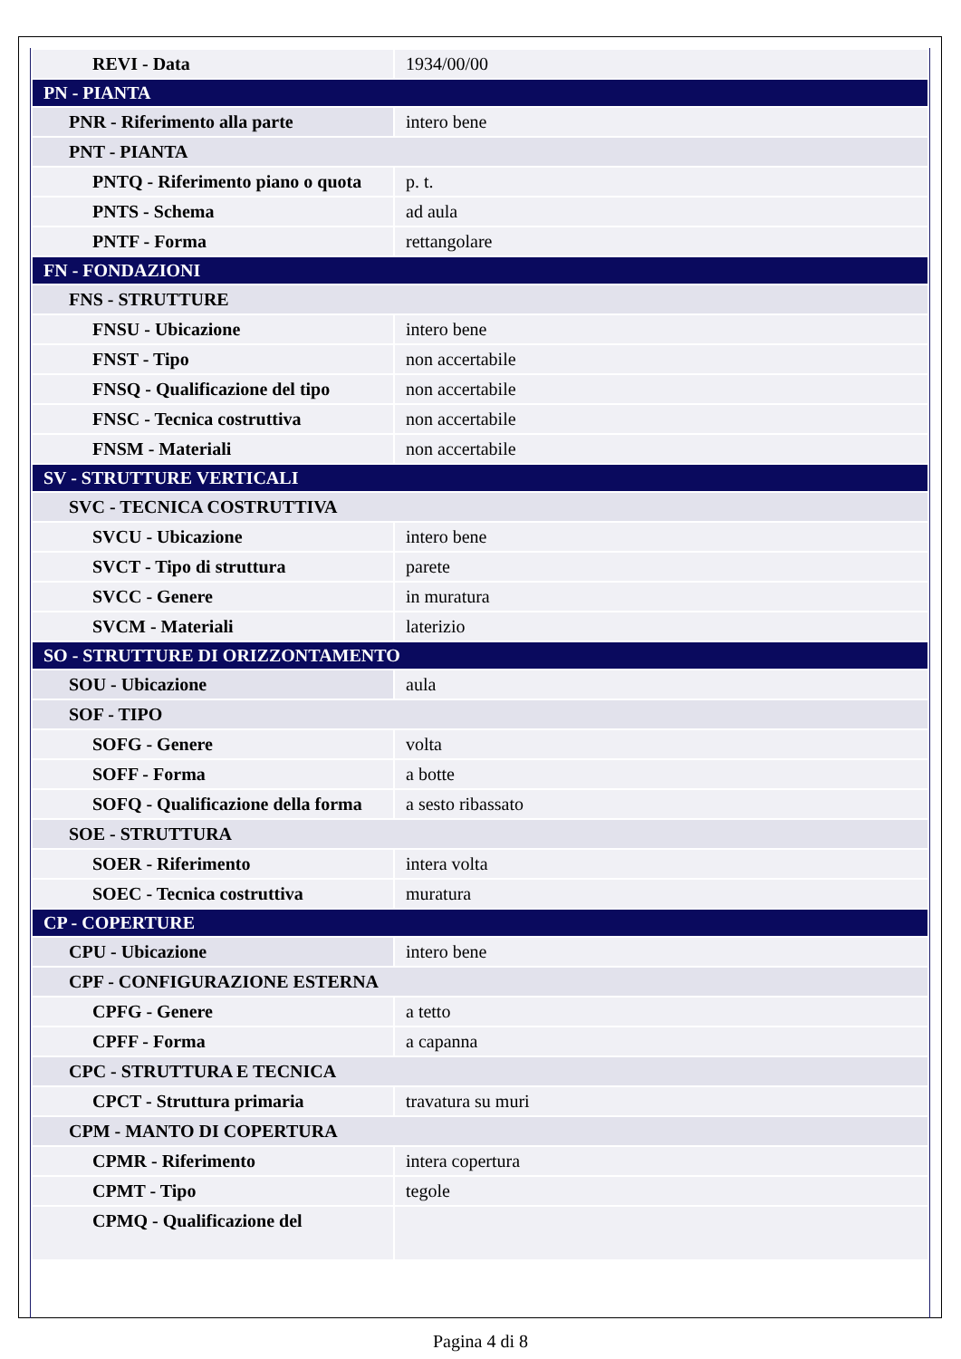| REVI - Data | 1934/00/00 |
| PN - PIANTA | |
| PNR - Riferimento alla parte | intero bene |
| PNT - PIANTA | |
| PNTQ - Riferimento piano o quota | p. t. |
| PNTS - Schema | ad aula |
| PNTF - Forma | rettangolare |
| FN - FONDAZIONI | |
| FNS - STRUTTURE | |
| FNSU - Ubicazione | intero bene |
| FNST - Tipo | non accertabile |
| FNSQ - Qualificazione del tipo | non accertabile |
| FNSC - Tecnica costruttiva | non accertabile |
| FNSM - Materiali | non accertabile |
| SV - STRUTTURE VERTICALI | |
| SVC - TECNICA COSTRUTTIVA | |
| SVCU - Ubicazione | intero bene |
| SVCT - Tipo di struttura | parete |
| SVCC - Genere | in muratura |
| SVCM - Materiali | laterizio |
| SO - STRUTTURE DI ORIZZONTAMENTO | |
| SOU - Ubicazione | aula |
| SOF - TIPO | |
| SOFG - Genere | volta |
| SOFF - Forma | a botte |
| SOFQ - Qualificazione della forma | a sesto ribassato |
| SOE - STRUTTURA | |
| SOER - Riferimento | intera volta |
| SOEC - Tecnica costruttiva | muratura |
| CP - COPERTURE | |
| CPU - Ubicazione | intero bene |
| CPF - CONFIGURAZIONE ESTERNA | |
| CPFG - Genere | a tetto |
| CPFF - Forma | a capanna |
| CPC - STRUTTURA E TECNICA | |
| CPCT - Struttura primaria | travatura su muri |
| CPM - MANTO DI COPERTURA | |
| CPMR - Riferimento | intera copertura |
| CPMT - Tipo | tegole |
| CPMQ - Qualificazione del | |
Pagina 4 di 8